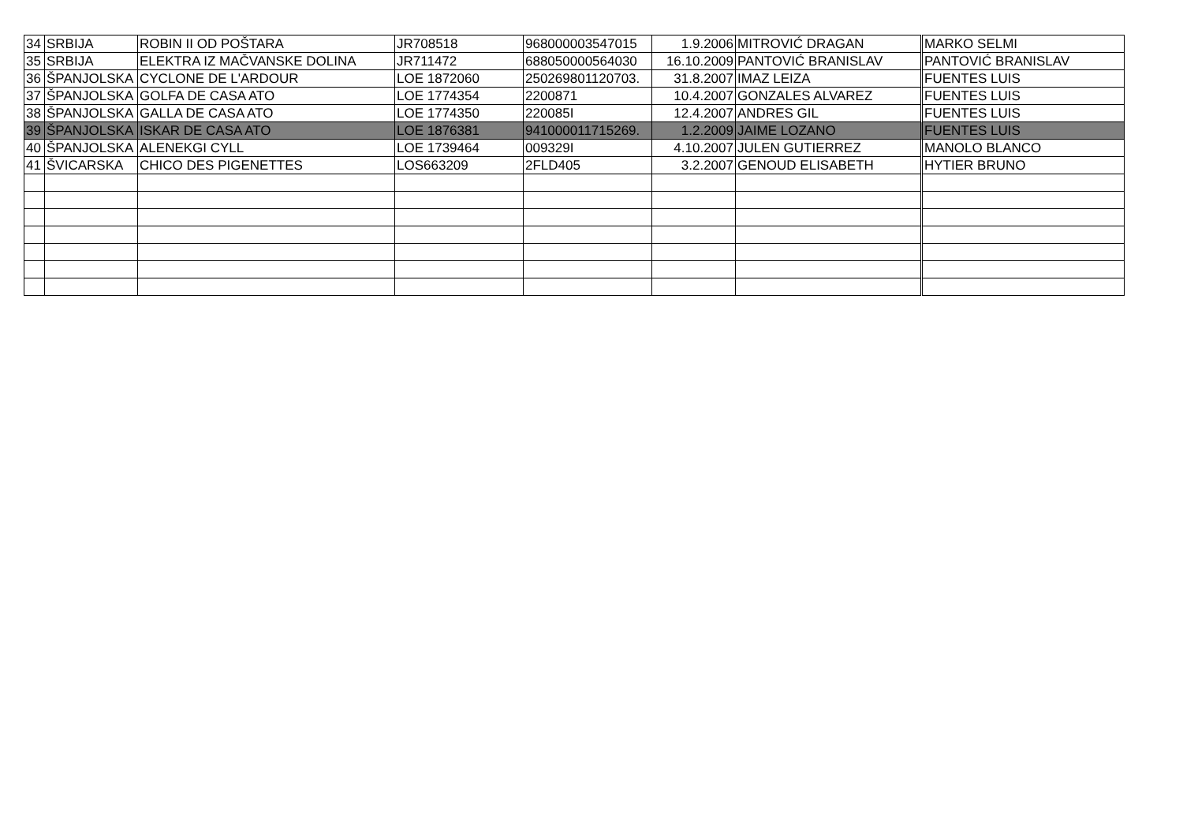| 34 | SRBIJA | ROBIN II OD POŠTARA | JR708518 | 968000003547015 | 1.9.2006 | MITROVIĆ DRAGAN | MARKO SELMI |
| 35 | SRBIJA | ELEKTRA IZ MAČVANSKE DOLINA | JR711472 | 688050000564030 | 16.10.2009 | PANTOVIĆ BRANISLAV | PANTOVIĆ BRANISLAV |
| 36 | ŠPANJOLSKA | CYCLONE DE L'ARDOUR | LOE 1872060 | 250269801120703. | 31.8.2007 | IMAZ LEIZA | FUENTES LUIS |
| 37 | ŠPANJOLSKA | GOLFA DE CASA ATO | LOE 1774354 | 2200871 | 10.4.2007 | GONZALES ALVAREZ | FUENTES LUIS |
| 38 | ŠPANJOLSKA | GALLA DE CASA ATO | LOE 1774350 | 220085I | 12.4.2007 | ANDRES GIL | FUENTES LUIS |
| 39 | ŠPANJOLSKA | ISKAR DE CASA ATO | LOE 1876381 | 941000011715269. | 1.2.2009 | JAIME LOZANO | FUENTES LUIS |
| 40 | ŠPANJOLSKA | ALENEKGI CYLL | LOE 1739464 | 009329I | 4.10.2007 | JULEN GUTIERREZ | MANOLO BLANCO |
| 41 | ŠVICARSKA | CHICO DES PIGENETTES | LOS663209 | 2FLD405 | 3.2.2007 | GENOUD ELISABETH | HYTIER BRUNO |